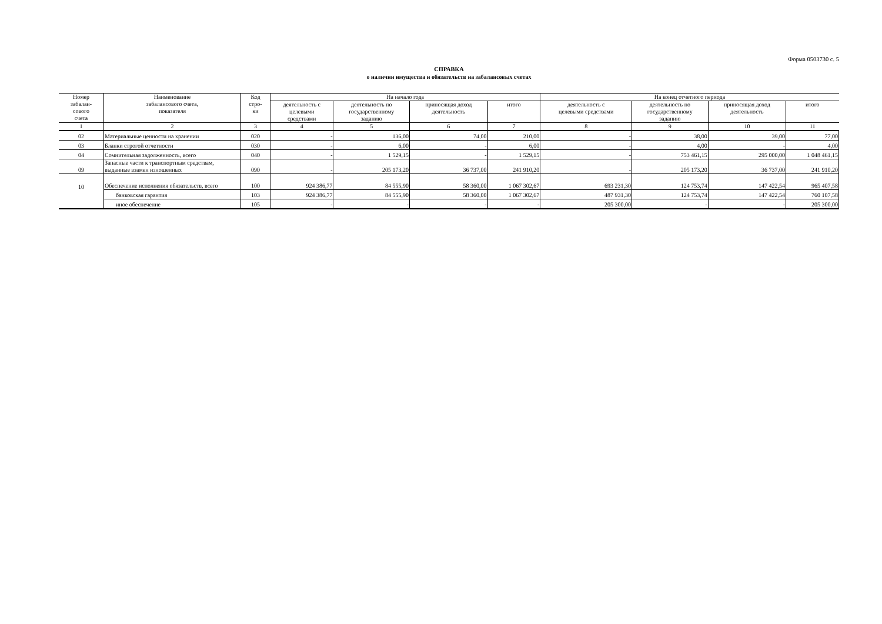Форма 0503730 с. 5
СПРАВКА
о наличии имущества и обязательств на забалансовых счетах
| Номер забалан- сового счета | Наименование забалансового счета, показателя | Код стро- ки | На начало года | | | | На конец отчетного периода | | | |
| --- | --- | --- | --- | --- | --- | --- | --- | --- | --- | --- |
| | | | деятельность с целевыми средствами | деятельность по государственному заданию | приносящая доход деятельность | итого | деятельность с целевыми средствами | деятельность по государственному заданию | приносящая доход деятельность | итого |
| 1 | 2 | 3 | 4 | 5 | 6 | 7 | 8 | 9 | 10 | 11 |
| 02 | Материальные ценности на хранении | 020 | - | 136,00 | 74,00 | 210,00 | - | 38,00 | 39,00 | 77,00 |
| 03 | Бланки строгой отчетности | 030 | - | 6,00 | - | 6,00 | - | 4,00 | - | 4,00 |
| 04 | Сомнительная задолженность, всего | 040 | - | 1 529,15 | - | 1 529,15 | - | 753 461,15 | 295 000,00 | 1 048 461,15 |
| 09 | Запасные части к транспортным средствам, выданные взамен изношенных | 090 | - | 205 173,20 | 36 737,00 | 241 910,20 | - | 205 173,20 | 36 737,00 | 241 910,20 |
| 10 | Обеспечение исполнения обязательств, всего | 100 | 924 386,77 | 84 555,90 | 58 360,00 | 1 067 302,67 | 693 231,30 | 124 753,74 | 147 422,54 | 965 407,58 |
| | банковская гарантия | 103 | 924 386,77 | 84 555,90 | 58 360,00 | 1 067 302,67 | 487 931,30 | 124 753,74 | 147 422,54 | 760 107,58 |
| | иное обеспечение | 105 | - | - | - | - | 205 300,00 | - | - | 205 300,00 |